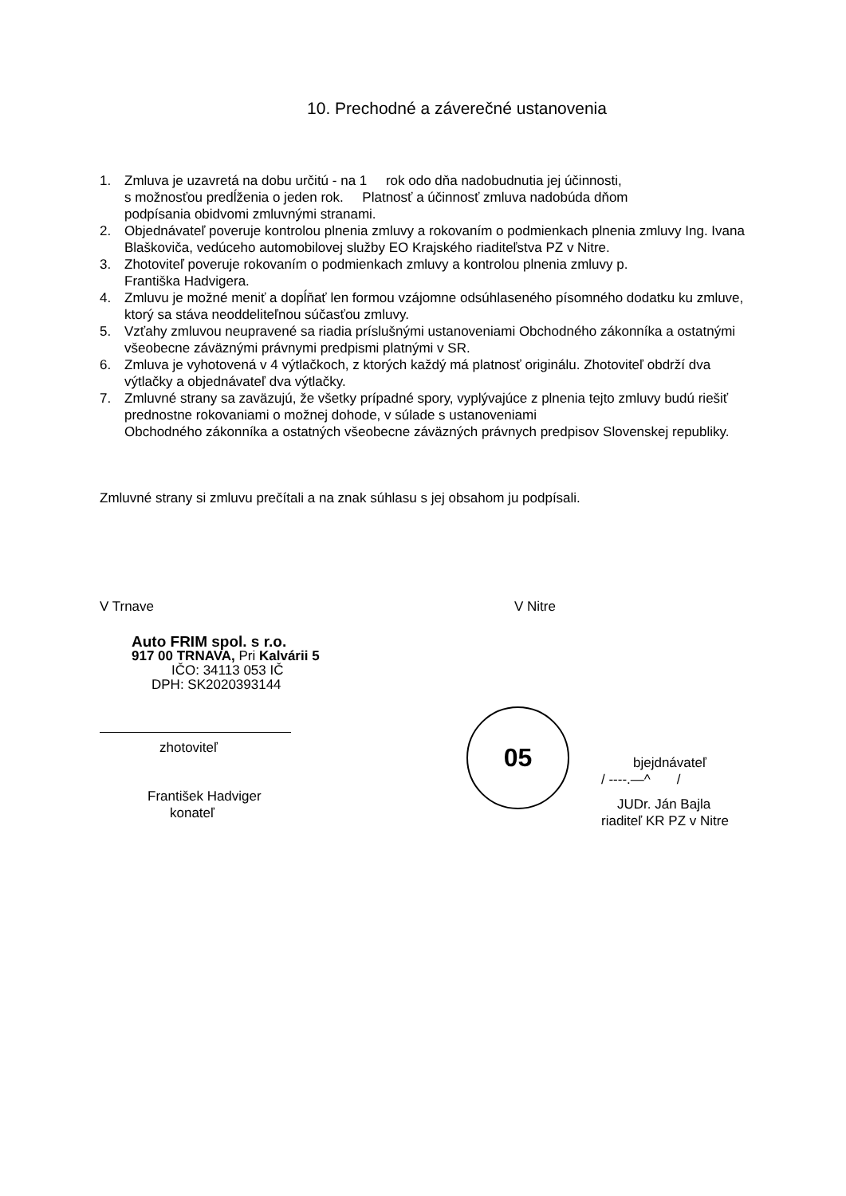10. Prechodné a záverečné ustanovenia
1. Zmluva je uzavretá na dobu určitú - na 1 rok odo dňa nadobudnutia jej účinnosti,
s možnosťou predĺženia o jeden rok. Platnosť a účinnosť zmluva nadobúda dňom
podpísania obidvomi zmluvnými stranami.
2. Objednávateľ poveruje kontrolou plnenia zmluvy a rokovaním o podmienkach plnenia zmluvy Ing. Ivana Blaškoviča, vedúceho automobilovej služby EO Krajského riaditeľstva PZ v Nitre.
3. Zhotoviteľ poveruje rokovaním o podmienkach zmluvy a kontrolou plnenia zmluvy p.
Františka Hadvigera.
4. Zmluvu je možné meniť a dopĺňať len formou vzájomne odsúhlaseného písomného dodatku ku zmluve, ktorý sa stáva neoddeliteľnou súčasťou zmluvy.
5. Vzťahy zmluvou neupravené sa riadia príslušnými ustanoveniami Obchodného zákonníka a ostatnými všeobecne záväznými právnymi predpismi platnými v SR.
6. Zmluva je vyhotovená v 4 výtlačkoch, z ktorých každý má platnosť originálu. Zhotoviteľ obdrží dva výtlačky a objednávateľ dva výtlačky.
7. Zmluvné strany sa zaväzujú, že všetky prípadné spory, vyplývajúce z plnenia tejto zmluvy budú riešiť prednostne rokovaniami o možnej dohode, v súlade s ustanoveniami
Obchodného zákonníka a ostatných všeobecne záväzných právnych predpisov Slovenskej republiky.
Zmluvné strany si zmluvu prečítali a na znak súhlasu s jej obsahom ju podpísali.
V Trnave
Auto FRIM spol. s r.o.
917 00 TRNAVA, Pri Kalvárii 5
IČO: 34113 053 IČ
DPH: SK2020393144
zhotoviteľ
František Hadviger
konateľ
V Nitre
05
bjejdnávateľ
/ ----.—^ /
JUDr. Ján Bajla
riaditeľ KR PZ v Nitre